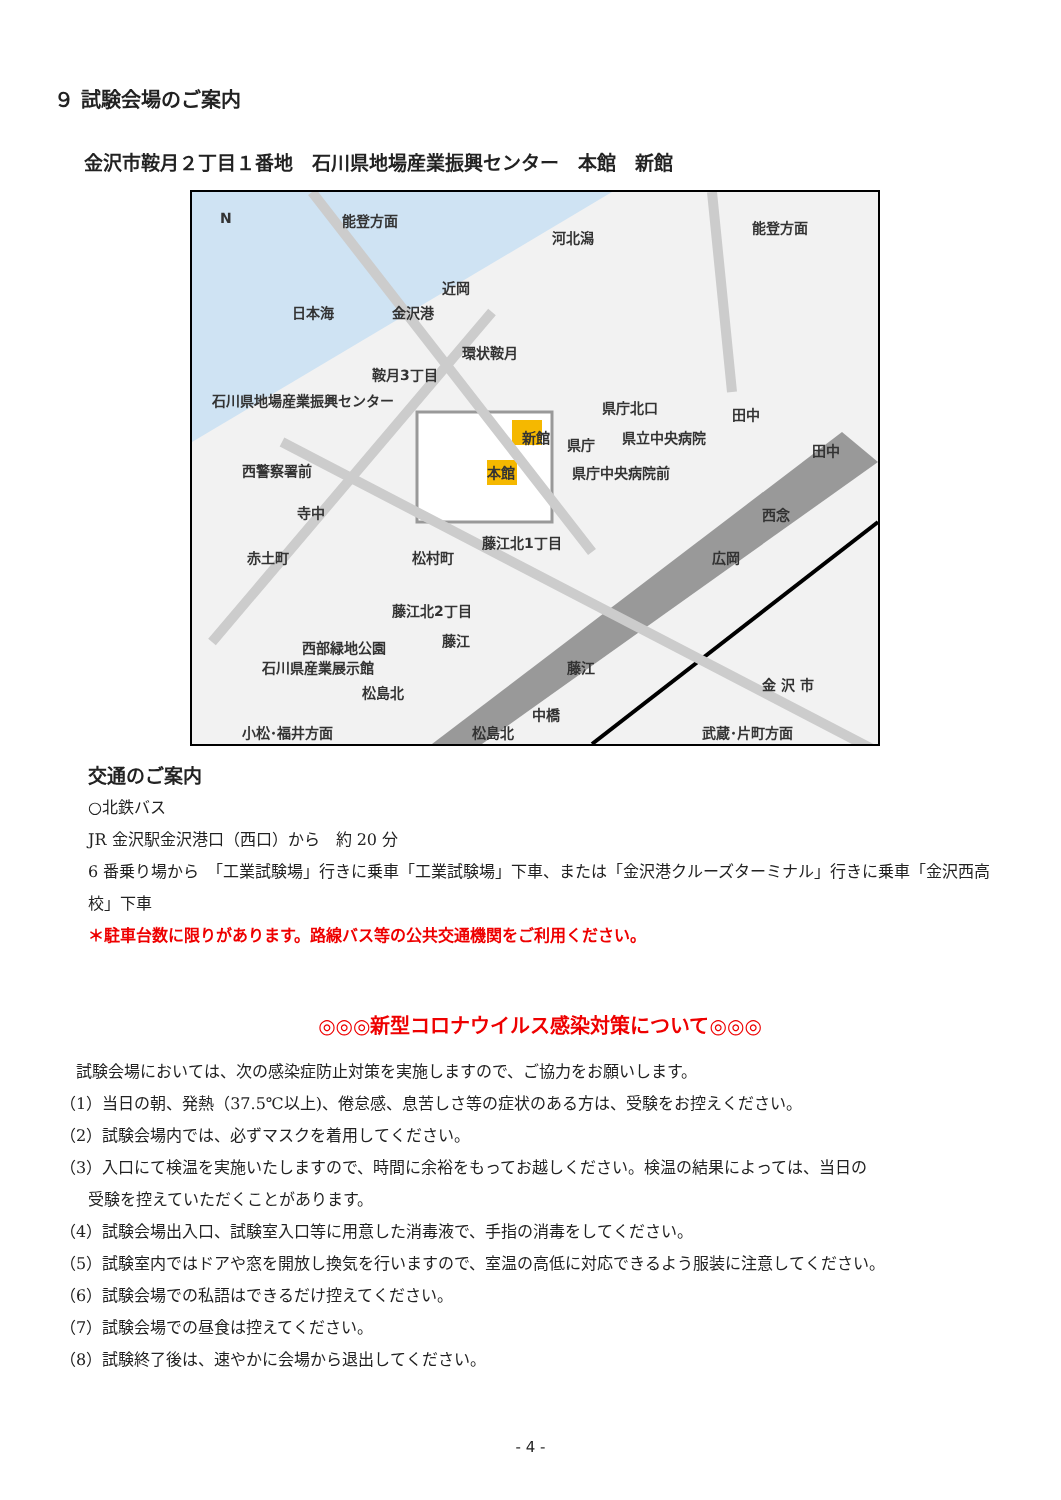９ 試験会場のご案内
金沢市鞍月２丁目１番地　石川県地場産業振興センター　本館　新館
N 能登方面
河北潟
能登方面
日本海
近岡
金沢港
環状鞍月
鞍月3丁目
石川県地場産業振興センター
新館
本館
県庁北口
県庁 県立中央病院
県庁中央病院前
田中
田中
西警察署前
寺中 西念
赤土町 松村町
藤江北1丁目
広岡
藤江北2丁目
藤江 西部緑地公園
石川県産業展示館
松島北
藤江
金 沢 市
中橋
小松･福井方面 松島北 武蔵･片町方面
交通のご案内
○北鉄バス
JR 金沢駅金沢港口（西口）から　約 20 分
6 番乗り場から　「工業試験場」行きに乗車「工業試験場」下車、または「金沢港クルーズターミナル」行きに乗車「金沢西高校」下車
＊駐車台数に限りがあります。路線バス等の公共交通機関をご利用ください。
◎◎◎新型コロナウイルス感染対策について◎◎◎
　試験会場においては、次の感染症防止対策を実施しますので、ご協力をお願いします。
（1）当日の朝、発熱（37.5℃以上)、倦怠感、息苦しさ等の症状のある方は、受験をお控えください。
（2）試験会場内では、必ずマスクを着用してください。
（3）入口にて検温を実施いたしますので、時間に余裕をもってお越しください。検温の結果によっては、当日の
受験を控えていただくことがあります。
（4）試験会場出入口、試験室入口等に用意した消毒液で、手指の消毒をしてください。
（5）試験室内ではドアや窓を開放し換気を行いますので、室温の高低に対応できるよう服装に注意してください。
（6）試験会場での私語はできるだけ控えてください。
（7）試験会場での昼食は控えてください。
（8）試験終了後は、速やかに会場から退出してください。
- 4 -